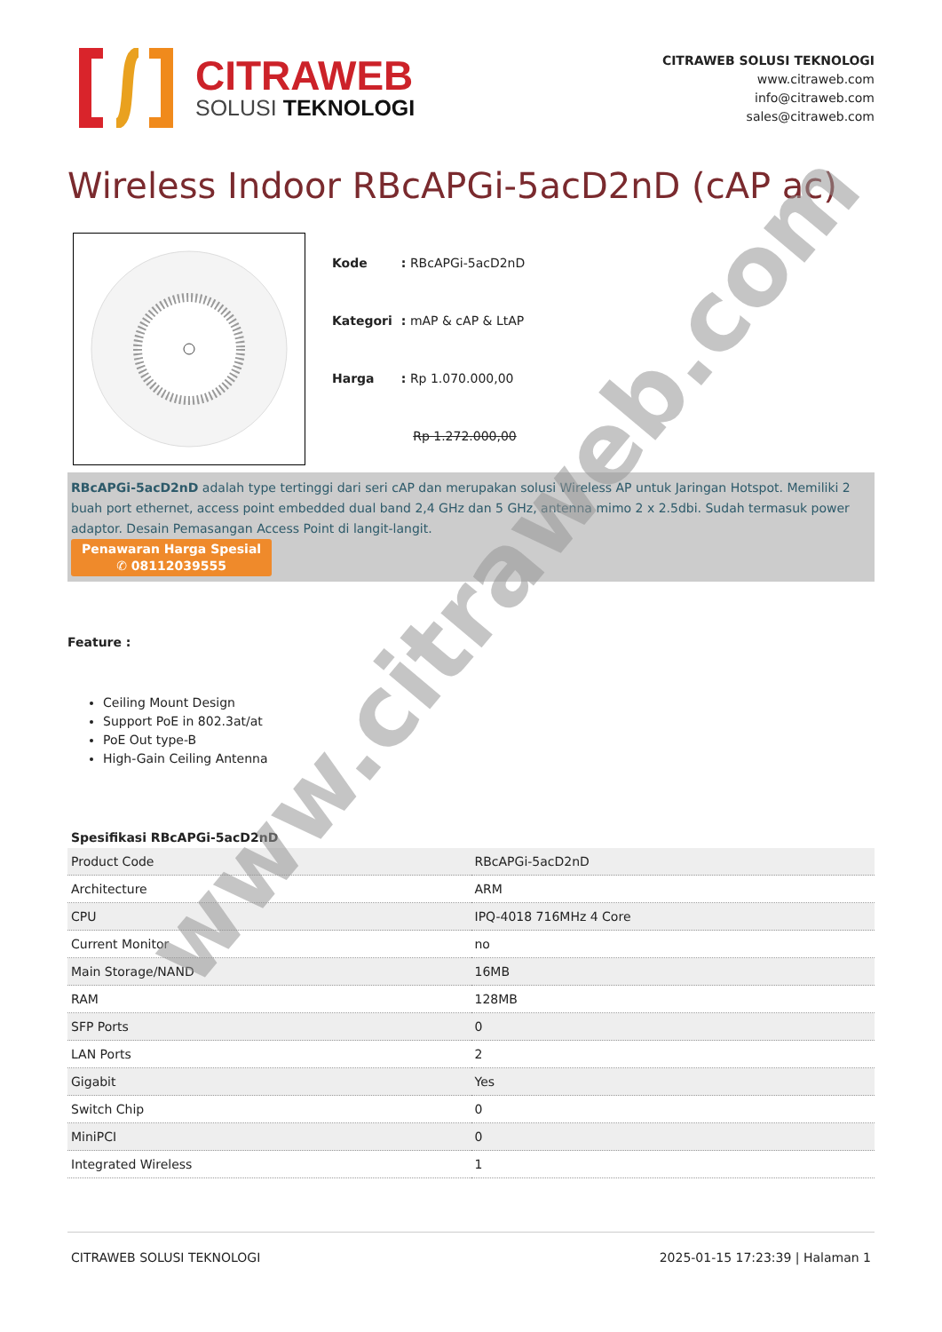CITRAWEB
SOLUSI TEKNOLOGI
CITRAWEB SOLUSI TEKNOLOGI
www.citraweb.com
info@citraweb.com
sales@citraweb.com
Wireless Indoor RBcAPGi-5acD2nD (cAP ac)
| Kode | : RBcAPGi-5acD2nD |
| Kategori | : mAP & cAP & LtAP |
| Harga | : Rp 1.070.000,00 |
| | Rp 1.272.000,00 |
RBcAPGi-5acD2nD adalah type tertinggi dari seri cAP dan merupakan solusi Wireless AP untuk Jaringan Hotspot. Memiliki 2 buah port ethernet, access point embedded dual band 2,4 GHz dan 5 GHz, antenna mimo 2 x 2.5dbi. Sudah termasuk power adaptor. Desain Pemasangan Access Point di langit-langit.
Penawaran Harga Spesial
✆ 08112039555
Feature :
Ceiling Mount Design
Support PoE in 802.3at/at
PoE Out type-B
High-Gain Ceiling Antenna
Spesifikasi RBcAPGi-5acD2nD
| Product Code | RBcAPGi-5acD2nD |
| Architecture | ARM |
| CPU | IPQ-4018 716MHz 4 Core |
| Current Monitor | no |
| Main Storage/NAND | 16MB |
| RAM | 128MB |
| SFP Ports | 0 |
| LAN Ports | 2 |
| Gigabit | Yes |
| Switch Chip | 0 |
| MiniPCI | 0 |
| Integrated Wireless | 1 |
CITRAWEB SOLUSI TEKNOLOGI 2025-01-15 17:23:39 | Halaman 1
www.citraweb.com